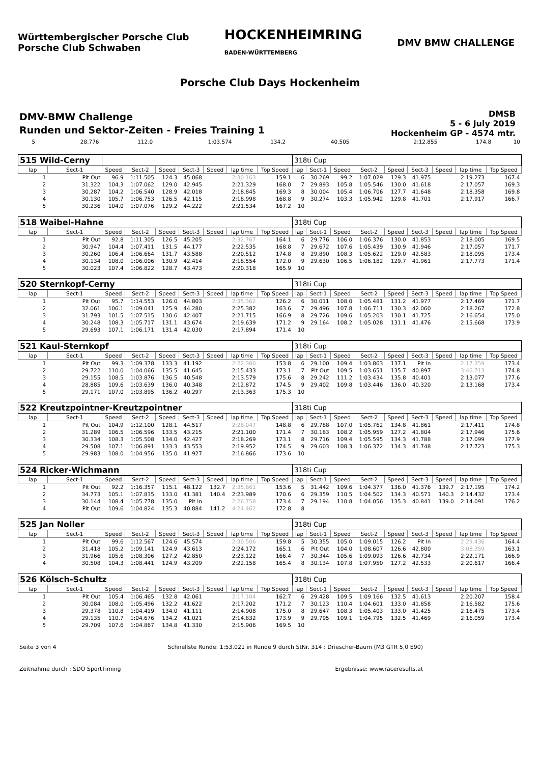Württembergischer Porsche Club
Porsche Club Schwaben
HOCKENHEIMRING
BADEN-WÜRTTEMBERG
DMV BMW CHALLENGE
Porsche Club Days Hockenheim
DMV-BMW Challenge
Runden und Sektor-Zeiten - Freies Training 1
DMSB
5 - 6 July 2019
Hockenheim GP - 4574 mtr.
| 5 | 28.776 | 112.0 | 1:03.574 | 134.2 | 40.505 | | 2:12.855 | 174.8 | 10 |
| 515 Wild-Cerny | | | | | | | | | 318ti Cup | | | | | | | | |
| lap | Sect-1 | Speed | Sect-2 | Speed | Sect-3 | Speed | lap time | Top Speed | lap | Sect-1 | Speed | Sect-2 | Speed | Sect-3 | Speed | lap time | Top Speed |
| 1 | Pit Out | 96.9 | 1:11.505 | 124.3 | 45.068 | | 2:30.163 | 159.1 | 6 | 30.269 | 99.2 | 1:07.029 | 129.3 | 41.975 | | 2:19.273 | 167.4 |
| 2 | 31.322 | 104.3 | 1:07.062 | 129.0 | 42.945 | | 2:21.329 | 168.0 | 7 | 29.893 | 105.8 | 1:05.546 | 130.0 | 41.618 | | 2:17.057 | 169.3 |
| 3 | 30.287 | 104.2 | 1:06.540 | 128.9 | 42.018 | | 2:18.845 | 169.3 | 8 | 30.004 | 105.4 | 1:06.706 | 127.7 | 41.648 | | 2:18.358 | 169.8 |
| 4 | 30.130 | 105.7 | 1:06.753 | 126.5 | 42.115 | | 2:18.998 | 168.8 | 9 | 30.274 | 103.3 | 1:05.942 | 129.8 | 41.701 | | 2:17.917 | 166.7 |
| 5 | 30.236 | 104.0 | 1:07.076 | 129.2 | 44.222 | | 2:21.534 | 167.2 | 10 | | | | | | | | |
| 518 Waibel-Hahne | | | | | | | | | 318ti Cup | | | | | | | | |
| lap | Sect-1 | Speed | Sect-2 | Speed | Sect-3 | Speed | lap time | Top Speed | lap | Sect-1 | Speed | Sect-2 | Speed | Sect-3 | Speed | lap time | Top Speed |
| 1 | Pit Out | 92.8 | 1:11.305 | 126.5 | 45.205 | | 2:32.767 | 164.1 | 6 | 29.776 | 106.0 | 1:06.376 | 130.0 | 41.853 | | 2:18.005 | 169.5 |
| 2 | 30.947 | 104.4 | 1:07.411 | 131.5 | 44.177 | | 2:22.535 | 168.8 | 7 | 29.672 | 107.6 | 1:05.439 | 130.9 | 41.946 | | 2:17.057 | 171.7 |
| 3 | 30.260 | 106.4 | 1:06.664 | 131.7 | 43.588 | | 2:20.512 | 174.8 | 8 | 29.890 | 108.3 | 1:05.622 | 129.0 | 42.583 | | 2:18.095 | 173.4 |
| 4 | 30.134 | 108.0 | 1:06.006 | 130.9 | 42.414 | | 2:18.554 | 172.0 | 9 | 29.630 | 106.5 | 1:06.182 | 129.7 | 41.961 | | 2:17.773 | 171.4 |
| 5 | 30.023 | 107.4 | 1:06.822 | 128.7 | 43.473 | | 2:20.318 | 165.9 | 10 | | | | | | | | |
| 520 Sternkopf-Cerny | | | | | | | | | 318ti Cup | | | | | | | | |
| lap | Sect-1 | Speed | Sect-2 | Speed | Sect-3 | Speed | lap time | Top Speed | lap | Sect-1 | Speed | Sect-2 | Speed | Sect-3 | Speed | lap time | Top Speed |
| 1 | Pit Out | 95.7 | 1:14.553 | 126.0 | 44.803 | | 2:35.362 | 126.2 | 6 | 30.011 | 108.0 | 1:05.481 | 131.2 | 41.977 | | 2:17.469 | 171.7 |
| 2 | 32.061 | 106.1 | 1:09.041 | 125.9 | 44.280 | | 2:25.382 | 163.6 | 7 | 29.496 | 107.8 | 1:06.711 | 130.3 | 42.060 | | 2:18.267 | 172.8 |
| 3 | 31.793 | 101.5 | 1:07.515 | 130.6 | 42.407 | | 2:21.715 | 166.9 | 8 | 29.726 | 109.6 | 1:05.203 | 130.1 | 41.725 | | 2:16.654 | 175.0 |
| 4 | 30.248 | 108.3 | 1:05.717 | 131.1 | 43.674 | | 2:19.639 | 171.2 | 9 | 29.164 | 108.2 | 1:05.028 | 131.1 | 41.476 | | 2:15.668 | 173.9 |
| 5 | 29.693 | 107.1 | 1:06.171 | 131.4 | 42.030 | | 2:17.894 | 171.4 | 10 | | | | | | | | |
| 521 Kaul-Sternkopf | | | | | | | | | 318ti Cup | | | | | | | | |
| lap | Sect-1 | Speed | Sect-2 | Speed | Sect-3 | Speed | lap time | Top Speed | lap | Sect-1 | Speed | Sect-2 | Speed | Sect-3 | Speed | lap time | Top Speed |
| 1 | Pit Out | 99.3 | 1:09.378 | 133.3 | 41.192 | | 2:22.300 | 153.8 | 6 | 29.100 | 109.4 | 1:03.863 | 137.1 | Pit In | | 2:17.359 | 173.4 |
| 2 | 29.722 | 110.0 | 1:04.066 | 135.5 | 41.645 | | 2:15.433 | 173.1 | 7 | Pit Out | 109.5 | 1:03.651 | 135.7 | 40.897 | | 3:46.713 | 174.8 |
| 3 | 29.155 | 108.5 | 1:03.876 | 136.5 | 40.548 | | 2:13.579 | 175.6 | 8 | 29.242 | 111.2 | 1:03.434 | 135.8 | 40.401 | | 2:13.077 | 177.6 |
| 4 | 28.885 | 109.6 | 1:03.639 | 136.0 | 40.348 | | 2:12.872 | 174.5 | 9 | 29.402 | 109.8 | 1:03.446 | 136.0 | 40.320 | | 2:13.168 | 173.4 |
| 5 | 29.171 | 107.0 | 1:03.895 | 136.2 | 40.297 | | 2:13.363 | 175.3 | 10 | | | | | | | | |
| 522 Kreutzpointner-Kreutzpointner | | | | | | | | | 318ti Cup | | | | | | | | |
| lap | Sect-1 | Speed | Sect-2 | Speed | Sect-3 | Speed | lap time | Top Speed | lap | Sect-1 | Speed | Sect-2 | Speed | Sect-3 | Speed | lap time | Top Speed |
| 1 | Pit Out | 104.9 | 1:12.100 | 128.1 | 44.517 | | 2:28.047 | 148.8 | 6 | 29.788 | 107.0 | 1:05.762 | 134.8 | 41.861 | | 2:17.411 | 174.8 |
| 2 | 31.289 | 106.5 | 1:06.596 | 133.5 | 43.215 | | 2:21.100 | 171.4 | 7 | 30.183 | 108.2 | 1:05.959 | 127.2 | 41.804 | | 2:17.946 | 175.6 |
| 3 | 30.334 | 108.3 | 1:05.508 | 134.0 | 42.427 | | 2:18.269 | 173.1 | 8 | 29.716 | 109.4 | 1:05.595 | 134.3 | 41.788 | | 2:17.099 | 177.9 |
| 4 | 29.508 | 107.1 | 1:06.891 | 133.3 | 43.553 | | 2:19.952 | 174.5 | 9 | 29.603 | 108.3 | 1:06.372 | 134.3 | 41.748 | | 2:17.723 | 175.3 |
| 5 | 29.983 | 108.0 | 1:04.956 | 135.0 | 41.927 | | 2:16.866 | 173.6 | 10 | | | | | | | | |
| 524 Ricker-Wichmann | | | | | | | | | 318ti Cup | | | | | | | | |
| lap | Sect-1 | Speed | Sect-2 | Speed | Sect-3 | Speed | lap time | Top Speed | lap | Sect-1 | Speed | Sect-2 | Speed | Sect-3 | Speed | lap time | Top Speed |
| 1 | Pit Out | 92.2 | 1:16.357 | 115.1 | 48.122 | 132.7 | 2:35.861 | 153.6 | 5 | 31.442 | 109.6 | 1:04.377 | 136.0 | 41.376 | 139.7 | 2:17.195 | 174.2 |
| 2 | 34.773 | 105.1 | 1:07.835 | 133.0 | 41.381 | 140.4 | 2:23.989 | 170.6 | 6 | 29.359 | 110.5 | 1:04.502 | 134.3 | 40.571 | 140.3 | 2:14.432 | 173.4 |
| 3 | 30.144 | 108.4 | 1:05.778 | 135.0 | Pit In | | 2:26.758 | 173.4 | 7 | 29.194 | 110.8 | 1:04.056 | 135.3 | 40.841 | 139.0 | 2:14.091 | 176.2 |
| 4 | Pit Out | 109.6 | 1:04.824 | 135.3 | 40.884 | 141.2 | 4:24.462 | 172.8 | 8 | | | | | | | | |
| 525 Jan Noller | | | | | | | | | 318ti Cup | | | | | | | | |
| lap | Sect-1 | Speed | Sect-2 | Speed | Sect-3 | Speed | lap time | Top Speed | lap | Sect-1 | Speed | Sect-2 | Speed | Sect-3 | Speed | lap time | Top Speed |
| 1 | Pit Out | 99.6 | 1:12.567 | 124.6 | 45.574 | | 2:30.506 | 159.8 | 5 | 30.355 | 105.0 | 1:09.015 | 126.2 | Pit In | | 2:29.436 | 164.4 |
| 2 | 31.418 | 105.2 | 1:09.141 | 124.9 | 43.613 | | 2:24.172 | 165.1 | 6 | Pit Out | 104.0 | 1:08.607 | 126.6 | 42.800 | | 3:08.359 | 163.1 |
| 3 | 31.966 | 105.6 | 1:08.306 | 127.2 | 42.850 | | 2:23.122 | 166.4 | 7 | 30.344 | 105.6 | 1:09.093 | 126.6 | 42.734 | | 2:22.171 | 166.9 |
| 4 | 30.508 | 104.3 | 1:08.441 | 124.9 | 43.209 | | 2:22.158 | 165.4 | 8 | 30.134 | 107.8 | 1:07.950 | 127.2 | 42.533 | | 2:20.617 | 166.4 |
| 526 Kölsch-Schultz | | | | | | | | | 318ti Cup | | | | | | | | |
| lap | Sect-1 | Speed | Sect-2 | Speed | Sect-3 | Speed | lap time | Top Speed | lap | Sect-1 | Speed | Sect-2 | Speed | Sect-3 | Speed | lap time | Top Speed |
| 1 | Pit Out | 105.4 | 1:06.465 | 132.8 | 42.061 | | 2:17.104 | 162.7 | 6 | 29.428 | 109.5 | 1:09.166 | 132.5 | 41.613 | | 2:20.207 | 158.4 |
| 2 | 30.084 | 108.0 | 1:05.496 | 132.2 | 41.622 | | 2:17.202 | 171.2 | 7 | 30.123 | 110.4 | 1:04.601 | 133.0 | 41.858 | | 2:16.582 | 175.6 |
| 3 | 29.378 | 110.8 | 1:04.419 | 134.0 | 41.111 | | 2:14.908 | 175.0 | 8 | 29.647 | 108.3 | 1:05.403 | 133.0 | 41.425 | | 2:16.475 | 173.4 |
| 4 | 29.135 | 110.7 | 1:04.676 | 134.2 | 41.021 | | 2:14.832 | 173.9 | 9 | 29.795 | 109.1 | 1:04.795 | 132.5 | 41.469 | | 2:16.059 | 173.4 |
| 5 | 29.709 | 107.6 | 1:04.867 | 134.8 | 41.330 | | 2:15.906 | 169.5 | 10 | | | | | | | | |
Seite 3 von 4 Schnellste Runde: 1:53.021 in Runde 9 durch StNr. 314 : Driescher-Baum (M3 GTR 5,0 E90)
Zeitnahme durch : SDO SportTiming Ergebnisse: www.raceresults.at